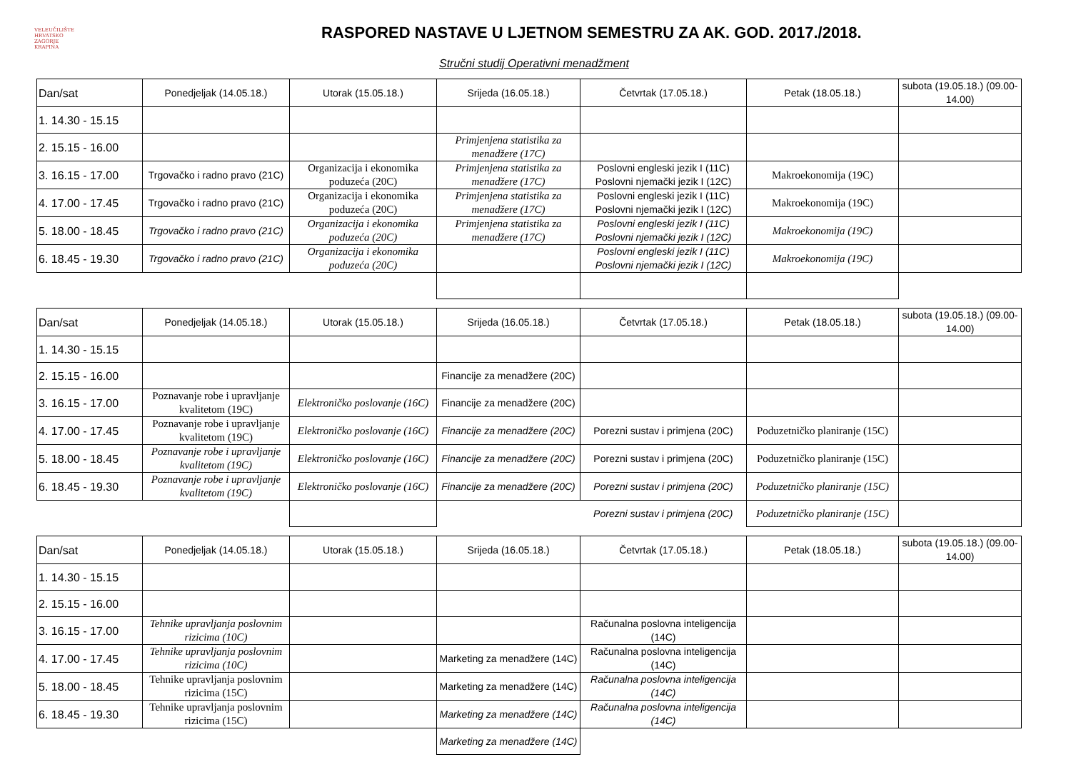VELEUČILIŠTE
HRVATSKO
ZAGORJE
KRAPINA
RASPORED NASTAVE U LJETNOM SEMESTRU ZA AK. GOD. 2017./2018.
Stručni studij Operativni menadžment
| Dan/sat | Ponedjeljak (14.05.18.) | Utorak (15.05.18.) | Srijeda (16.05.18.) | Četvrtak (17.05.18.) | Petak (18.05.18.) | subota (19.05.18.) (09.00-14.00) |
| 1. 14.30 - 15.15 | | | | | | |
| 2. 15.15 - 16.00 | | | Primjenjena statistika za menadžere (17C) | | | |
| 3. 16.15 - 17.00 | Trgovačko i radno pravo (21C) | Organizacija i ekonomika poduzeća (20C) | Primjenjena statistika za menadžere (17C) | Poslovni engleski jezik I (11C) Poslovni njemački jezik I (12C) | Makroekonomija (19C) | |
| 4. 17.00 - 17.45 | Trgovačko i radno pravo (21C) | Organizacija i ekonomika poduzeća (20C) | Primjenjena statistika za menadžere (17C) | Poslovni engleski jezik I (11C) Poslovni njemački jezik I (12C) | Makroekonomija (19C) | |
| 5. 18.00 - 18.45 | Trgovačko i radno pravo (21C) | Organizacija i ekonomika poduzeća (20C) | Primjenjena statistika za menadžere (17C) | Poslovni engleski jezik I (11C) Poslovni njemački jezik I (12C) | Makroekonomija (19C) | |
| 6. 18.45 - 19.30 | Trgovačko i radno pravo (21C) | Organizacija i ekonomika poduzeća (20C) | | Poslovni engleski jezik I (11C) Poslovni njemački jezik I (12C) | Makroekonomija (19C) | |
| Dan/sat | Ponedjeljak (14.05.18.) | Utorak (15.05.18.) | Srijeda (16.05.18.) | Četvrtak (17.05.18.) | Petak (18.05.18.) | subota (19.05.18.) (09.00-14.00) |
| 1. 14.30 - 15.15 | | | | | | |
| 2. 15.15 - 16.00 | | | Financije za menadžere (20C) | | | |
| 3. 16.15 - 17.00 | Poznavanje robe i upravljanje kvalitetom (19C) | Elektroničko poslovanje (16C) | Financije za menadžere (20C) | | | |
| 4. 17.00 - 17.45 | Poznavanje robe i upravljanje kvalitetom (19C) | Elektroničko poslovanje (16C) | Financije za menadžere (20C) | Porezni sustav i primjena (20C) | Poduzetničko planiranje (15C) | |
| 5. 18.00 - 18.45 | Poznavanje robe i upravljanje kvalitetom (19C) | Elektroničko poslovanje (16C) | Financije za menadžere (20C) | Porezni sustav i primjena (20C) | Poduzetničko planiranje (15C) | |
| 6. 18.45 - 19.30 | Poznavanje robe i upravljanje kvalitetom (19C) | Elektroničko poslovanje (16C) | Financije za menadžere (20C) | Porezni sustav i primjena (20C) | Poduzetničko planiranje (15C) | |
| | | | | Porezni sustav i primjena (20C) | Poduzetničko planiranje (15C) | |
| Dan/sat | Ponedjeljak (14.05.18.) | Utorak (15.05.18.) | Srijeda (16.05.18.) | Četvrtak (17.05.18.) | Petak (18.05.18.) | subota (19.05.18.) (09.00-14.00) |
| 1. 14.30 - 15.15 | | | | | | |
| 2. 15.15 - 16.00 | | | | | | |
| 3. 16.15 - 17.00 | Tehnike upravljanja poslovnim rizicima (10C) | | | Računalna poslovna inteligencija (14C) | | |
| 4. 17.00 - 17.45 | Tehnike upravljanja poslovnim rizicima (10C) | | Marketing za menadžere (14C) | Računalna poslovna inteligencija (14C) | | |
| 5. 18.00 - 18.45 | Tehnike upravljanja poslovnim rizicima (15C) | | Marketing za menadžere (14C) | Računalna poslovna inteligencija (14C) | | |
| 6. 18.45 - 19.30 | Tehnike upravljanja poslovnim rizicima (15C) | | Marketing za menadžere (14C) | Računalna poslovna inteligencija (14C) | | |
| | | | Marketing za menadžere (14C) | | | |